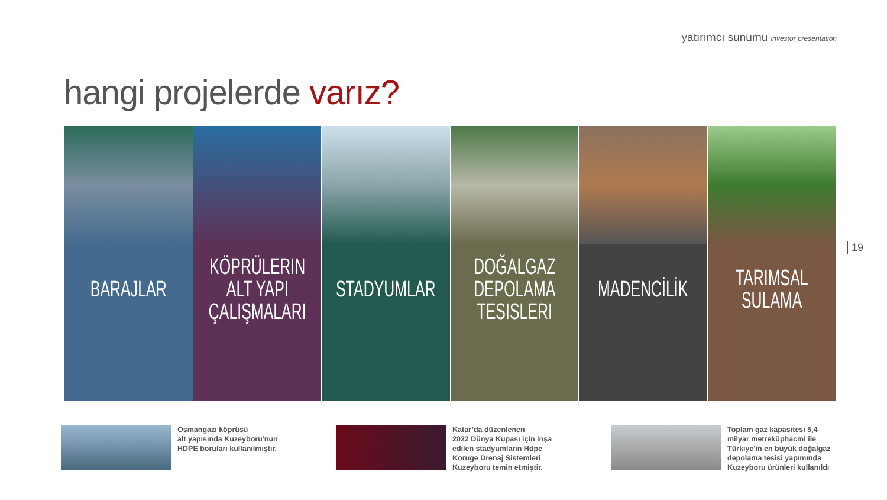yatırımcı sunumu investor presentation
hangi projelerde varız?
BARAJLAR KÖPRÜLERIN
ALT YAPI
ÇALIŞMALARI
STADYUMLAR DOĞALGAZ
DEPOLAMA
TESISLERI
MADENCİLİK TARIMSAL
SULAMA
19
Osmangazi köprüsü
alt yapısında Kuzeyboru'nun
HDPE boruları kullanılmıştır.
Katar’da düzenlenen
2022 Dünya Kupası için inşa
edilen stadyumların Hdpe
Koruge Drenaj Sistemleri
Kuzeyboru temin etmiştir.
Toplam gaz kapasitesi 5,4
milyar metreküphacmi ile
Türkiye'in en büyük doğalgaz
depolama tesisi yapımında
Kuzeyboru ürünleri kullanıldı